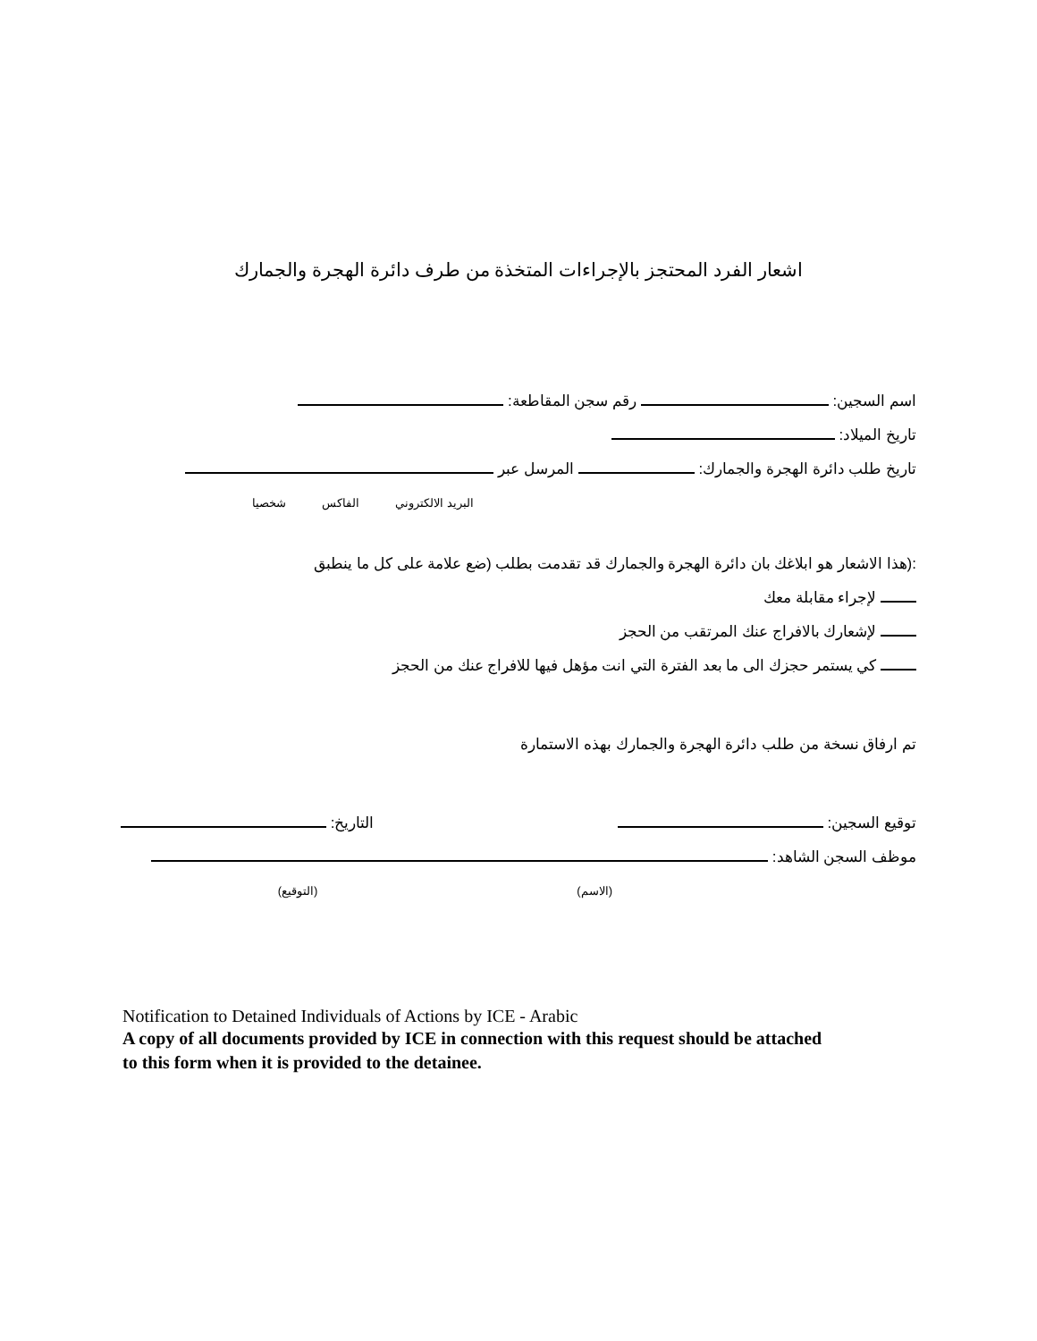اشعار الفرد المحتجز بالإجراءات المتخذة من طرف دائرة الهجرة والجمارك
اسم السجين: رقم سجن المقاطعة:
تاريخ الميلاد:
تاريخ طلب دائرة الهجرة والجمارك: المرسل عبر
البريد الالكتروني الفاكس شخصيا
:(هذا الاشعار هو ابلاغك بان دائرة الهجرة والجمارك قد تقدمت بطلب (ضع علامة على كل ما ينطبق
لإجراء مقابلة معك
لإشعارك بالافراج عنك المرتقب من الحجز
كي يستمر حجزك الى ما بعد الفترة التي انت مؤهل فيها للافراج عنك من الحجز
تم ارفاق نسخة من طلب دائرة الهجرة والجمارك بهذه الاستمارة
توقيع السجين: التاريخ:
موظف السجن الشاهد:
(الاسم) (التوقيع)
Notification to Detained Individuals of Actions by ICE - Arabic
A copy of all documents provided by ICE in connection with this request should be attached to this form when it is provided to the detainee.